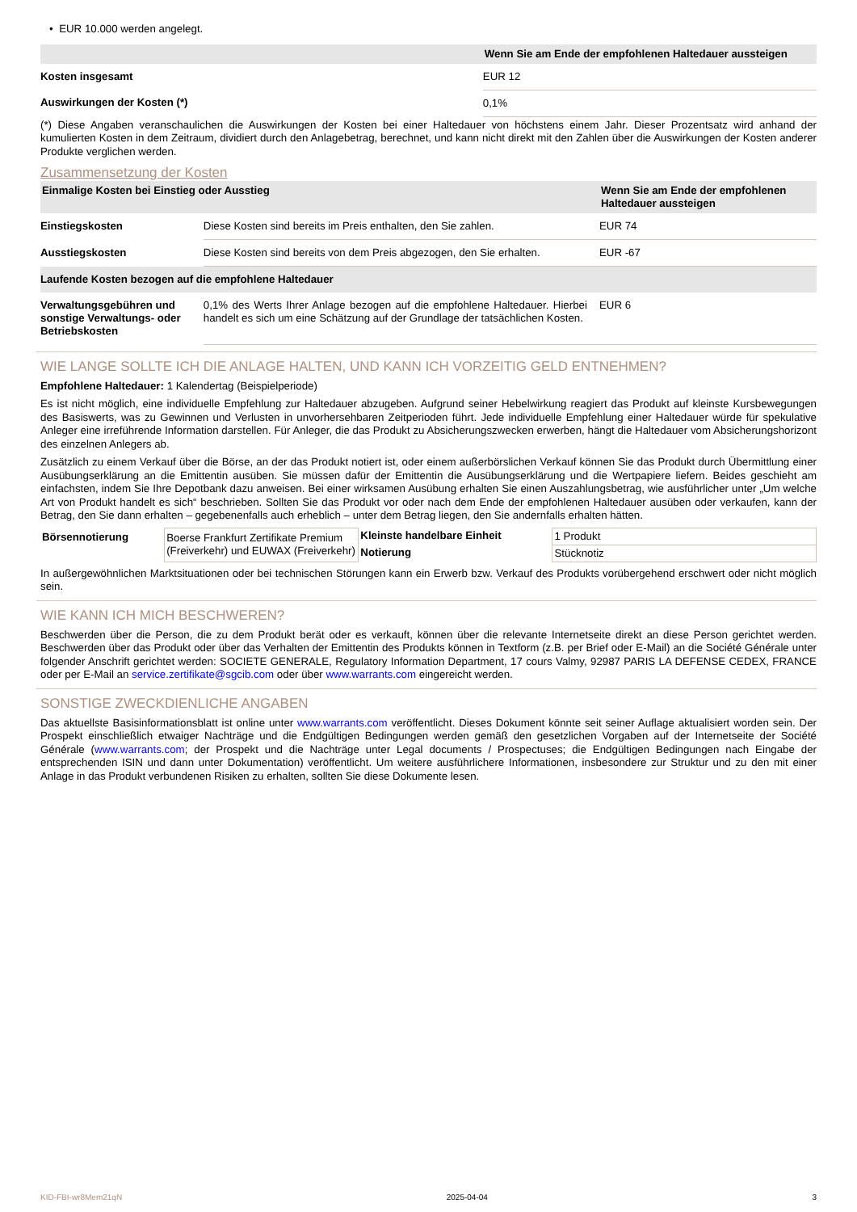• EUR 10.000 werden angelegt.
| | Wenn Sie am Ende der empfohlenen Haltedauer aussteigen |
| --- | --- |
| Kosten insgesamt | EUR 12 |
| Auswirkungen der Kosten (*) | 0,1% |
(*) Diese Angaben veranschaulichen die Auswirkungen der Kosten bei einer Haltedauer von höchstens einem Jahr. Dieser Prozentsatz wird anhand der kumulierten Kosten in dem Zeitraum, dividiert durch den Anlagebetrag, berechnet, und kann nicht direkt mit den Zahlen über die Auswirkungen der Kosten anderer Produkte verglichen werden.
Zusammensetzung der Kosten
| Einmalige Kosten bei Einstieg oder Ausstieg | | Wenn Sie am Ende der empfohlenen Haltedauer aussteigen |
| --- | --- | --- |
| Einstiegskosten | Diese Kosten sind bereits im Preis enthalten, den Sie zahlen. | EUR 74 |
| Ausstiegskosten | Diese Kosten sind bereits von dem Preis abgezogen, den Sie erhalten. | EUR -67 |
| Laufende Kosten bezogen auf die empfohlene Haltedauer | | |
| Verwaltungsgebühren und sonstige Verwaltungs- oder Betriebskosten | 0,1% des Werts Ihrer Anlage bezogen auf die empfohlene Haltedauer. Hierbei handelt es sich um eine Schätzung auf der Grundlage der tatsächlichen Kosten. | EUR 6 |
WIE LANGE SOLLTE ICH DIE ANLAGE HALTEN, UND KANN ICH VORZEITIG GELD ENTNEHMEN?
Empfohlene Haltedauer: 1 Kalendertag (Beispielperiode)
Es ist nicht möglich, eine individuelle Empfehlung zur Haltedauer abzugeben. Aufgrund seiner Hebelwirkung reagiert das Produkt auf kleinste Kursbewegungen des Basiswerts, was zu Gewinnen und Verlusten in unvorhersehbaren Zeitperioden führt. Jede individuelle Empfehlung einer Haltedauer würde für spekulative Anleger eine irreführende Information darstellen. Für Anleger, die das Produkt zu Absicherungszwecken erwerben, hängt die Haltedauer vom Absicherungshorizont des einzelnen Anlegers ab.
Zusätzlich zu einem Verkauf über die Börse, an der das Produkt notiert ist, oder einem außerbörslichen Verkauf können Sie das Produkt durch Übermittlung einer Ausübungserklärung an die Emittentin ausüben. Sie müssen dafür der Emittentin die Ausübungserklärung und die Wertpapiere liefern. Beides geschieht am einfachsten, indem Sie Ihre Depotbank dazu anweisen. Bei einer wirksamen Ausübung erhalten Sie einen Auszahlungsbetrag, wie ausführlicher unter „Um welche Art von Produkt handelt es sich“ beschrieben. Sollten Sie das Produkt vor oder nach dem Ende der empfohlenen Haltedauer ausüben oder verkaufen, kann der Betrag, den Sie dann erhalten – gegebenenfalls auch erheblich – unter dem Betrag liegen, den Sie andernfalls erhalten hätten.
| Börsennotierung | Boerse Frankfurt Zertifikate Premium (Freiverkehr) und EUWAX (Freiverkehr) | Kleinste handelbare Einheit | 1 Produkt |
| | | Notierung | Stücknotiz |
In außergewöhnlichen Marktsituationen oder bei technischen Störungen kann ein Erwerb bzw. Verkauf des Produkts vorübergehend erschwert oder nicht möglich sein.
WIE KANN ICH MICH BESCHWEREN?
Beschwerden über die Person, die zu dem Produkt berät oder es verkauft, können über die relevante Internetseite direkt an diese Person gerichtet werden. Beschwerden über das Produkt oder über das Verhalten der Emittentin des Produkts können in Textform (z.B. per Brief oder E-Mail) an die Société Générale unter folgender Anschrift gerichtet werden: SOCIETE GENERALE, Regulatory Information Department, 17 cours Valmy, 92987 PARIS LA DEFENSE CEDEX, FRANCE oder per E-Mail an service.zertifikate@sgcib.com oder über www.warrants.com eingereicht werden.
SONSTIGE ZWECKDIENLICHE ANGABEN
Das aktuellste Basisinformationsblatt ist online unter www.warrants.com veröffentlicht. Dieses Dokument könnte seit seiner Auflage aktualisiert worden sein. Der Prospekt einschließlich etwaiger Nachträge und die Endgültigen Bedingungen werden gemäß den gesetzlichen Vorgaben auf der Internetseite der Société Générale (www.warrants.com; der Prospekt und die Nachträge unter Legal documents / Prospectuses; die Endgültigen Bedingungen nach Eingabe der entsprechenden ISIN und dann unter Dokumentation) veröffentlicht. Um weitere ausführlichere Informationen, insbesondere zur Struktur und zu den mit einer Anlage in das Produkt verbundenen Risiken zu erhalten, sollten Sie diese Dokumente lesen.
KID-FBI-wr8Mem21qN 2025-04-04 3